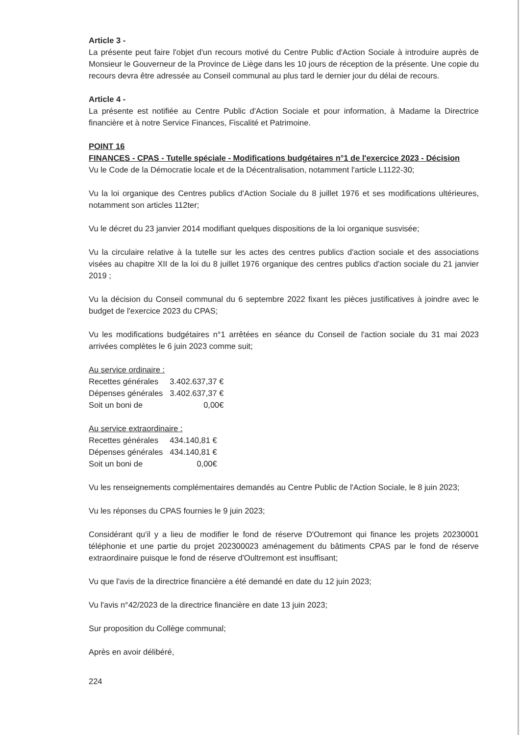Article 3 -
La présente peut faire l'objet d'un recours motivé du Centre Public d'Action Sociale à introduire auprès de Monsieur le Gouverneur de la Province de Liège dans les 10 jours de réception de la présente. Une copie du recours devra être adressée au Conseil communal au plus tard le dernier jour du délai de recours.
Article 4 -
La présente est notifiée au Centre Public d'Action Sociale et pour information, à Madame la Directrice financière et à notre Service Finances, Fiscalité et Patrimoine.
POINT 16
FINANCES - CPAS - Tutelle spéciale - Modifications budgétaires n°1 de l'exercice 2023 - Décision
Vu le Code de la Démocratie locale et de la Décentralisation, notamment l'article L1122-30;
Vu la loi organique des Centres publics d'Action Sociale du 8 juillet 1976 et ses modifications ultérieures, notamment son articles 112ter;
Vu le décret du 23 janvier 2014 modifiant quelques dispositions de la loi organique susvisée;
Vu la circulaire relative à la tutelle sur les actes des centres publics d'action sociale et des associations visées au chapitre XII de la loi du 8 juillet 1976 organique des centres publics d'action sociale du 21 janvier 2019 ;
Vu la décision du Conseil communal du 6 septembre 2022 fixant les pièces justificatives à joindre avec le budget de l'exercice 2023 du CPAS;
Vu les modifications budgétaires n°1 arrêtées en séance du Conseil de l'action sociale du 31 mai 2023 arrivées complètes le 6 juin 2023 comme suit;
Au service ordinaire :
| Recettes générales | 3.402.637,37 € |
| Dépenses générales | 3.402.637,37 € |
| Soit un boni de | 0,00€ |
Au service extraordinaire :
| Recettes générales | 434.140,81 € |
| Dépenses générales | 434.140,81 € |
| Soit un boni de | 0,00€ |
Vu les renseignements complémentaires demandés au Centre Public de l'Action Sociale, le 8 juin 2023;
Vu les réponses du CPAS fournies le 9 juin 2023;
Considérant qu'il y a lieu de modifier le fond de réserve D'Outremont qui finance les projets 20230001 téléphonie et une partie du projet 202300023 aménagement du bâtiments CPAS par le fond de réserve extraordinaire puisque le fond de réserve d'Oultremont est insuffisant;
Vu que l'avis de la directrice financière a été demandé en date du 12 juin 2023;
Vu l'avis n°42/2023 de la directrice financière en date 13 juin 2023;
Sur proposition du Collège communal;
Après en avoir délibéré,
224